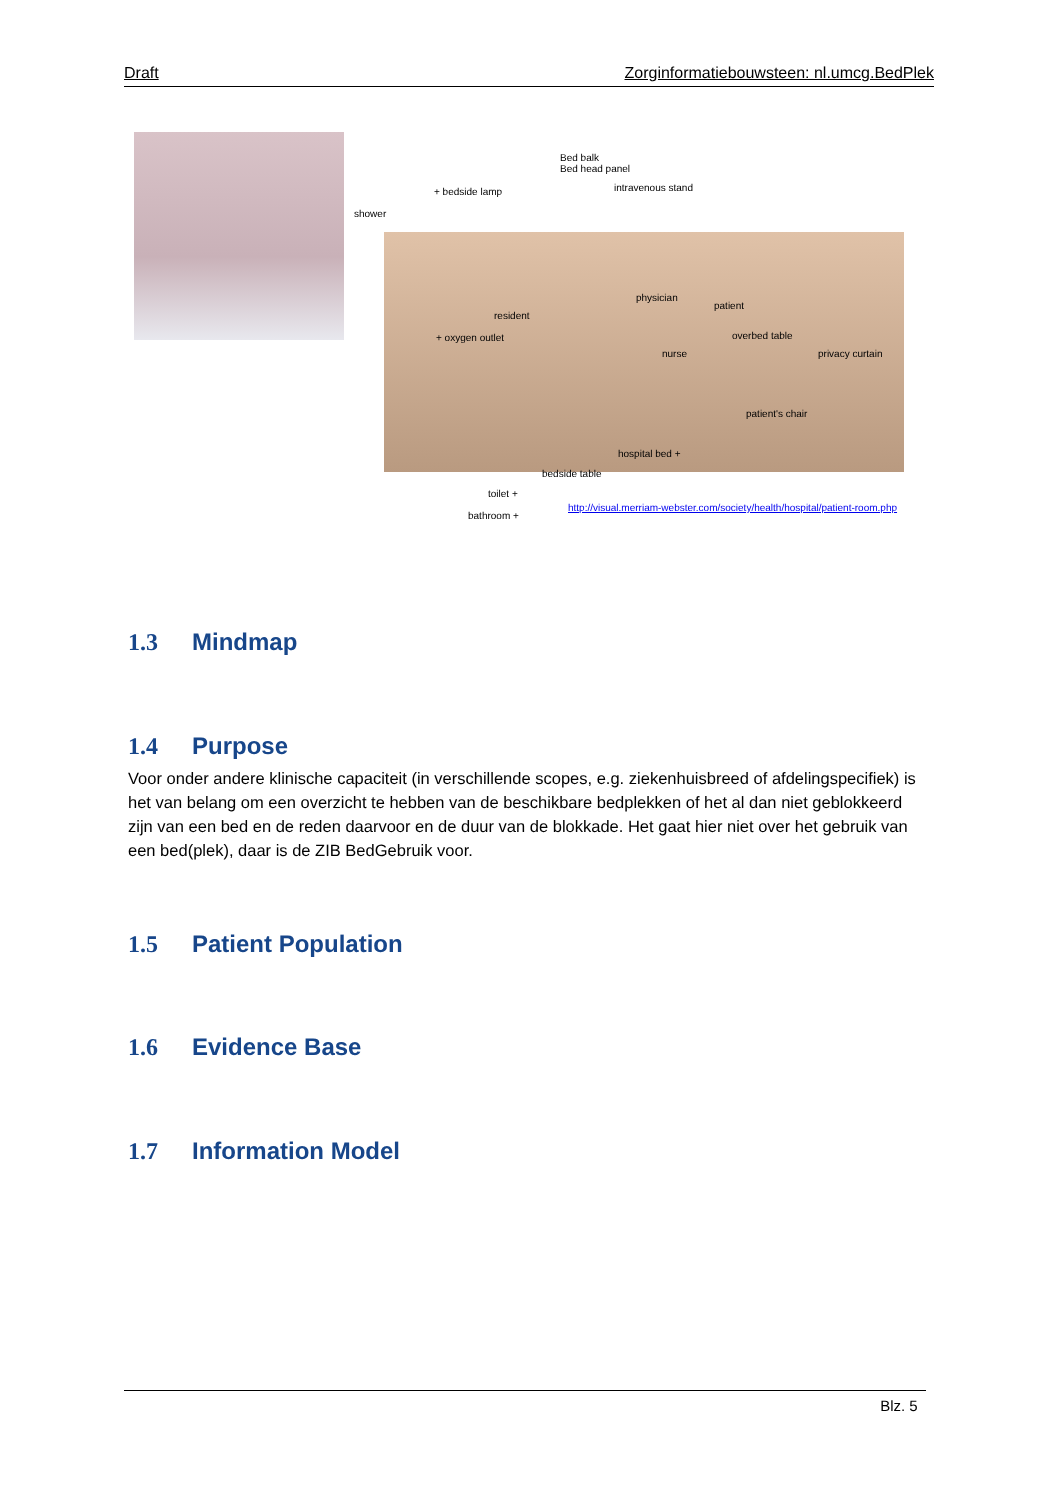Draft Zorginformatiebouwsteen: nl.umcg.BedPlek
Bed balk
Bed head panel
+ bedside lamp intravenous stand
shower
physician
patient
resident
+ oxygen outlet overbed table
nurse privacy curtain
patient's chair
hospital bed +
bedside table
toilet +
bathroom +
http://visual.merriam-webster.com/society/health/hospital/patient-room.php
1.3 Mindmap
1.4 Purpose
Voor onder andere klinische capaciteit (in verschillende scopes, e.g. ziekenhuisbreed of afdelingspecifiek) is het van belang om een overzicht te hebben van de beschikbare bedplekken of het al dan niet geblokkeerd zijn van een bed en de reden daarvoor en de duur van de blokkade. Het gaat hier niet over het gebruik van een bed(plek), daar is de ZIB BedGebruik voor.
1.5 Patient Population
1.6 Evidence Base
1.7 Information Model
Blz. 5